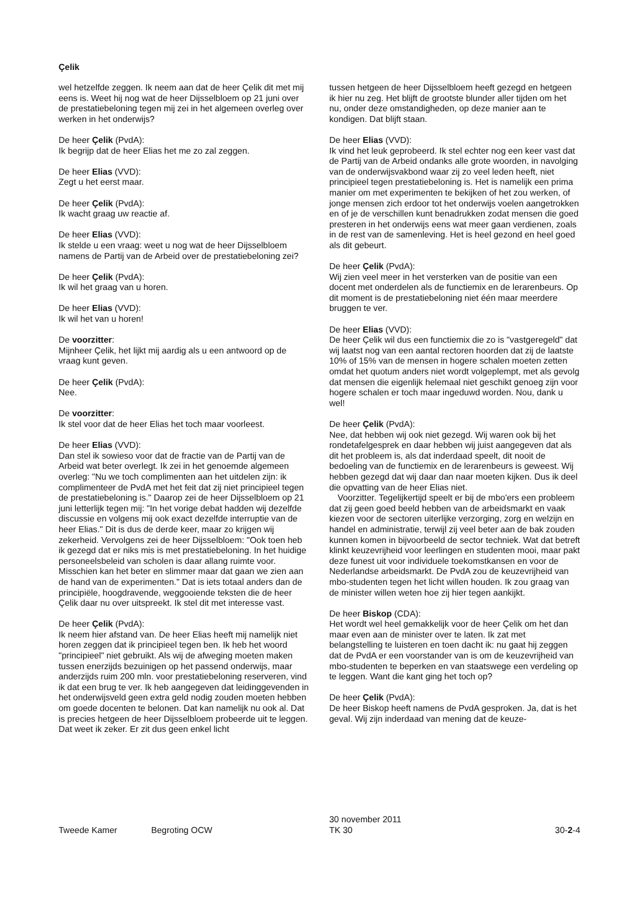Çelik
wel hetzelfde zeggen. Ik neem aan dat de heer Çelik dit met mij eens is. Weet hij nog wat de heer Dijsselbloem op 21 juni over de prestatiebeloning tegen mij zei in het algemeen overleg over werken in het onderwijs?
De heer Çelik (PvdA):
Ik begrijp dat de heer Elias het me zo zal zeggen.
De heer Elias (VVD):
Zegt u het eerst maar.
De heer Çelik (PvdA):
Ik wacht graag uw reactie af.
De heer Elias (VVD):
Ik stelde u een vraag: weet u nog wat de heer Dijsselbloem namens de Partij van de Arbeid over de prestatiebeloning zei?
De heer Çelik (PvdA):
Ik wil het graag van u horen.
De heer Elias (VVD):
Ik wil het van u horen!
De voorzitter:
Mijnheer Çelik, het lijkt mij aardig als u een antwoord op de vraag kunt geven.
De heer Çelik (PvdA):
Nee.
De voorzitter:
Ik stel voor dat de heer Elias het toch maar voorleest.
De heer Elias (VVD):
Dan stel ik sowieso voor dat de fractie van de Partij van de Arbeid wat beter overlegt. Ik zei in het genoemde algemeen overleg: "Nu we toch complimenten aan het uitdelen zijn: ik complimenteer de PvdA met het feit dat zij niet principieel tegen de prestatiebeloning is." Daarop zei de heer Dijsselbloem op 21 juni letterlijk tegen mij: "In het vorige debat hadden wij dezelfde discussie en volgens mij ook exact dezelfde interruptie van de heer Elias." Dit is dus de derde keer, maar zo krijgen wij zekerheid. Vervolgens zei de heer Dijsselbloem: "Ook toen heb ik gezegd dat er niks mis is met prestatiebeloning. In het huidige personeelsbeleid van scholen is daar allang ruimte voor. Misschien kan het beter en slimmer maar dat gaan we zien aan de hand van de experimenten." Dat is iets totaal anders dan de principiële, hoogdravende, weggooiende teksten die de heer Çelik daar nu over uitspreekt. Ik stel dit met interesse vast.
De heer Çelik (PvdA):
Ik neem hier afstand van. De heer Elias heeft mij namelijk niet horen zeggen dat ik principieel tegen ben. Ik heb het woord "principieel" niet gebruikt. Als wij de afweging moeten maken tussen enerzijds bezuinigen op het passend onderwijs, maar anderzijds ruim 200 mln. voor prestatiebeloning reserveren, vind ik dat een brug te ver. Ik heb aangegeven dat leidinggevenden in het onderwijsveld geen extra geld nodig zouden moeten hebben om goede docenten te belonen. Dat kan namelijk nu ook al. Dat is precies hetgeen de heer Dijsselbloem probeerde uit te leggen. Dat weet ik zeker. Er zit dus geen enkel licht
tussen hetgeen de heer Dijsselbloem heeft gezegd en hetgeen ik hier nu zeg. Het blijft de grootste blunder aller tijden om het nu, onder deze omstandigheden, op deze manier aan te kondigen. Dat blijft staan.
De heer Elias (VVD):
Ik vind het leuk geprobeerd. Ik stel echter nog een keer vast dat de Partij van de Arbeid ondanks alle grote woorden, in navolging van de onderwijsvakbond waar zij zo veel leden heeft, niet principieel tegen prestatiebeloning is. Het is namelijk een prima manier om met experimenten te bekijken of het zou werken, of jonge mensen zich erdoor tot het onderwijs voelen aangetrokken en of je de verschillen kunt benadrukken zodat mensen die goed presteren in het onderwijs eens wat meer gaan verdienen, zoals in de rest van de samenleving. Het is heel gezond en heel goed als dit gebeurt.
De heer Çelik (PvdA):
Wij zien veel meer in het versterken van de positie van een docent met onderdelen als de functiemix en de lerarenbeurs. Op dit moment is de prestatiebeloning niet één maar meerdere bruggen te ver.
De heer Elias (VVD):
De heer Çelik wil dus een functiemix die zo is "vastgeregeld" dat wij laatst nog van een aantal rectoren hoorden dat zij de laatste 10% of 15% van de mensen in hogere schalen moeten zetten omdat het quotum anders niet wordt volgeplempt, met als gevolg dat mensen die eigenlijk helemaal niet geschikt genoeg zijn voor hogere schalen er toch maar ingeduwd worden. Nou, dank u wel!
De heer Çelik (PvdA):
Nee, dat hebben wij ook niet gezegd. Wij waren ook bij het rondetafelgesprek en daar hebben wij juist aangegeven dat als dit het probleem is, als dat inderdaad speelt, dit nooit de bedoeling van de functiemix en de lerarenbeurs is geweest. Wij hebben gezegd dat wij daar dan naar moeten kijken. Dus ik deel die opvatting van de heer Elias niet.
Voorzitter. Tegelijkertijd speelt er bij de mbo'ers een probleem dat zij geen goed beeld hebben van de arbeidsmarkt en vaak kiezen voor de sectoren uiterlijke verzorging, zorg en welzijn en handel en administratie, terwijl zij veel beter aan de bak zouden kunnen komen in bijvoorbeeld de sector techniek. Wat dat betreft klinkt keuzevrijheid voor leerlingen en studenten mooi, maar pakt deze funest uit voor individuele toekomstkansen en voor de Nederlandse arbeidsmarkt. De PvdA zou de keuzevrijheid van mbo-studenten tegen het licht willen houden. Ik zou graag van de minister willen weten hoe zij hier tegen aankijkt.
De heer Biskop (CDA):
Het wordt wel heel gemakkelijk voor de heer Çelik om het dan maar even aan de minister over te laten. Ik zat met belangstelling te luisteren en toen dacht ik: nu gaat hij zeggen dat de PvdA er een voorstander van is om de keuzevrijheid van mbo-studenten te beperken en van staatswege een verdeling op te leggen. Want die kant ging het toch op?
De heer Çelik (PvdA):
De heer Biskop heeft namens de PvdA gesproken. Ja, dat is het geval. Wij zijn inderdaad van mening dat de keuze-
Tweede Kamer Begroting OCW
30 november 2011
TK 30
30-2-4